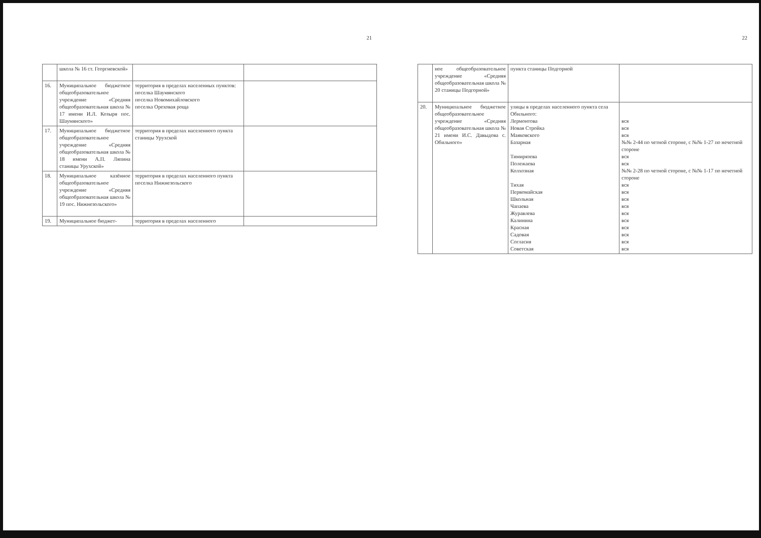21
| | школа № 16 ст. Георгиевской» | | |
| 16. | Муниципальное бюджетное общеобразовательное учреждение «Средняя общеобразовательная школа № 17 имени И.Л. Козыря пос. Шаумянского» | территория в пределах населенных пунктов: поселка Шаумянского поселка Новомихайловского поселка Ореховая роща | |
| 17. | Муниципальное бюджетное общеобразовательное учреждение «Средняя общеобразовательная школа № 18 имени А.П. Ляпина станицы Урухской» | территория в пределах населенного пункта станицы Урухской | |
| 18. | Муниципальное казённое общеобразовательное учреждение «Средняя общеобразовательная школа № 19 пос. Нижнезольского» | территория в пределах населенного пункта поселка Нижнезольского | |
| 19. | Муниципальное бюджет- | территория в пределах населенного | |
22
| | ное общеобразовательное учреждение «Средняя общеобразовательная школа № 20 станицы Подгорной» | пункта станицы Подгорной | |
| 20. | Муниципальное бюджетное общеобразовательное учреждение «Средняя общеобразовательная школа № 21 имени И.С. Давыдова с. Обильного» | улицы в пределах населенного пункта села Обильного: Лермонтова Новая Стройка Маяковского Базарная Тимирязева Полежаева Колхозная Тихая Первомайская Школьная Чапаева Журавлева Калинина Красная Садовая Согласия Советская | вся вся вся №№ 2-44 по четной стороне, с №№ 1-27 по нечетной стороне вся вся №№ 2-28 по четной стороне, с №№ 1-17 по нечетной стороне вся вся вся вся вся вся вся вся вся вся |